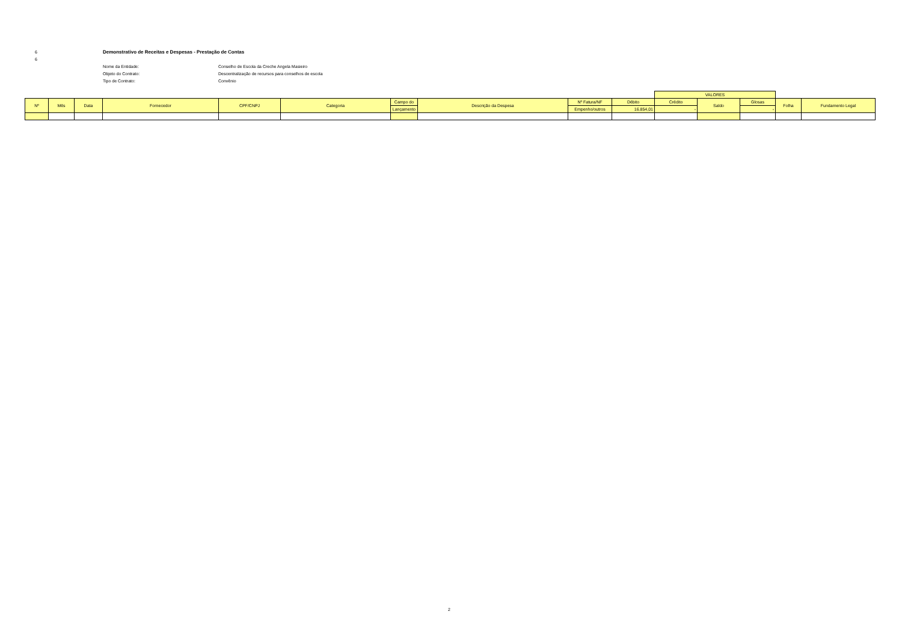6
Demonstrativo de Receitas e Despesas - Prestação de Contas
6
Nome da Entidade: Conselho de Escola da Creche Angela Masieiro
Objeto do Contrato: Descentralização de recursos para conselhos de escola
Tipo de Contrato: Convênio
| | | | | | | | | | | VALORES | | | | |
| --- | --- | --- | --- | --- | --- | --- | --- | --- | --- | --- | --- | --- | --- | --- |
| Nº | Mês | Data | Fornecedor | CPF/CNPJ | Categoria | Campo do | Descrição da Despesa | Nº Fatura/NF | Débito | Crédito | Saldo | Glosas | Folha | Fundamento Legal |
| | | | | | | Lançamento | | Empenho/outros | 16.854,01 | - | | - | | |
2